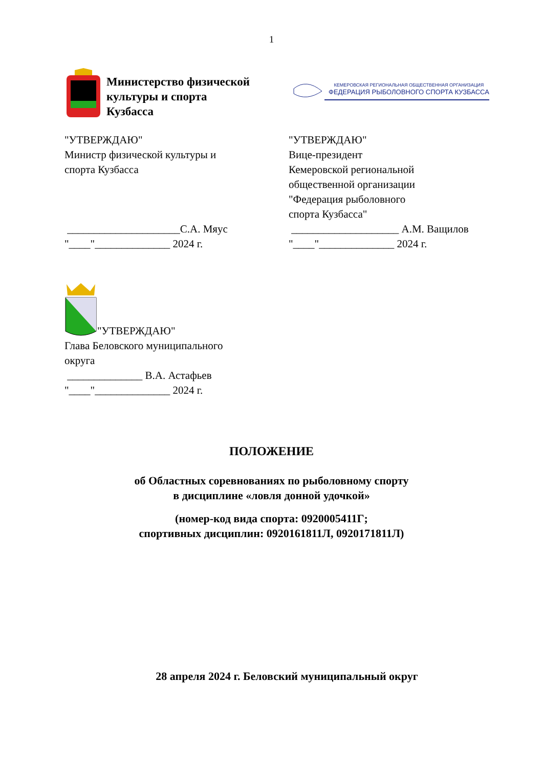1
Министерство физической
культуры и спорта
Кузбасса
КЕМЕРОВСКАЯ РЕГИОНАЛЬНАЯ ОБЩЕСТВЕННАЯ ОРГАНИЗАЦИЯ
ФЕДЕРАЦИЯ РЫБОЛОВНОГО СПОРТА КУЗБАССА
"УТВЕРЖДАЮ"
Министр физической культуры и
спорта Кузбасса
_____________________С.А. Мяус
"____"______________ 2024 г.
"УТВЕРЖДАЮ"
Вице-президент
Кемеровской региональной
общественной организации
"Федерация рыболовного
спорта Кузбасса"
____________________ А.М. Ващилов
"____"______________ 2024 г.
"УТВЕРЖДАЮ"
Глава Беловского муниципального
округа
______________ В.А. Астафьев
"____"______________ 2024 г.
ПОЛОЖЕНИЕ
об Областных соревнованиях по рыболовному спорту
в дисциплине «ловля донной удочкой»
(номер-код вида спорта: 0920005411Г;
спортивных дисциплин: 0920161811Л, 0920171811Л)
28 апреля 2024 г. Беловский муниципальный округ